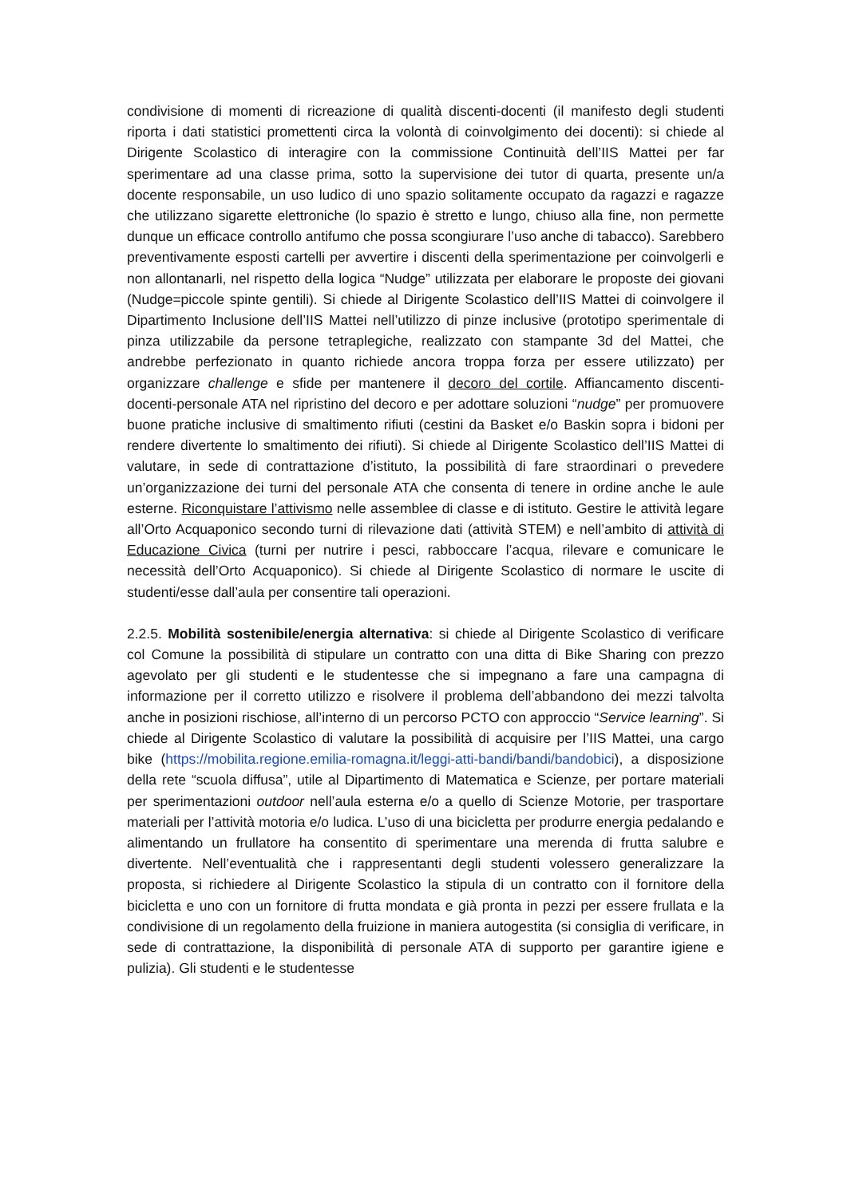condivisione di momenti di ricreazione di qualità discenti-docenti (il manifesto degli studenti riporta i dati statistici promettenti circa la volontà di coinvolgimento dei docenti): si chiede al Dirigente Scolastico di interagire con la commissione Continuità dell’IIS Mattei per far sperimentare ad una classe prima, sotto la supervisione dei tutor di quarta, presente un/a docente responsabile, un uso ludico di uno spazio solitamente occupato da ragazzi e ragazze che utilizzano sigarette elettroniche (lo spazio è stretto e lungo, chiuso alla fine, non permette dunque un efficace controllo antifumo che possa scongiurare l’uso anche di tabacco). Sarebbero preventivamente esposti cartelli per avvertire i discenti della sperimentazione per coinvolgerli e non allontanarli, nel rispetto della logica “Nudge” utilizzata per elaborare le proposte dei giovani (Nudge=piccole spinte gentili). Si chiede al Dirigente Scolastico dell’IIS Mattei di coinvolgere il Dipartimento Inclusione dell’IIS Mattei nell’utilizzo di pinze inclusive (prototipo sperimentale di pinza utilizzabile da persone tetraplegiche, realizzato con stampante 3d del Mattei, che andrebbe perfezionato in quanto richiede ancora troppa forza per essere utilizzato) per organizzare challenge e sfide per mantenere il decoro del cortile. Affiancamento discenti-docenti-personale ATA nel ripristino del decoro e per adottare soluzioni “nudge” per promuovere buone pratiche inclusive di smaltimento rifiuti (cestini da Basket e/o Baskin sopra i bidoni per rendere divertente lo smaltimento dei rifiuti). Si chiede al Dirigente Scolastico dell’IIS Mattei di valutare, in sede di contrattazione d’istituto, la possibilità di fare straordinari o prevedere un’organizzazione dei turni del personale ATA che consenta di tenere in ordine anche le aule esterne. Riconquistare l’attivismo nelle assemblee di classe e di istituto. Gestire le attività legare all’Orto Acquaponico secondo turni di rilevazione dati (attività STEM) e nell’ambito di attività di Educazione Civica (turni per nutrire i pesci, rabboccare l’acqua, rilevare e comunicare le necessità dell’Orto Acquaponico). Si chiede al Dirigente Scolastico di normare le uscite di studenti/esse dall’aula per consentire tali operazioni.
2.2.5. Mobilità sostenibile/energia alternativa: si chiede al Dirigente Scolastico di verificare col Comune la possibilità di stipulare un contratto con una ditta di Bike Sharing con prezzo agevolato per gli studenti e le studentesse che si impegnano a fare una campagna di informazione per il corretto utilizzo e risolvere il problema dell’abbandono dei mezzi talvolta anche in posizioni rischiose, all’interno di un percorso PCTO con approccio “Service learning”. Si chiede al Dirigente Scolastico di valutare la possibilità di acquisire per l’IIS Mattei, una cargo bike (https://mobilita.regione.emilia-romagna.it/leggi-atti-bandi/bandi/bandobici), a disposizione della rete “scuola diffusa”, utile al Dipartimento di Matematica e Scienze, per portare materiali per sperimentazioni outdoor nell’aula esterna e/o a quello di Scienze Motorie, per trasportare materiali per l’attività motoria e/o ludica. L’uso di una bicicletta per produrre energia pedalando e alimentando un frullatore ha consentito di sperimentare una merenda di frutta salubre e divertente. Nell’eventualità che i rappresentanti degli studenti volessero generalizzare la proposta, si richiedere al Dirigente Scolastico la stipula di un contratto con il fornitore della bicicletta e uno con un fornitore di frutta mondata e già pronta in pezzi per essere frullata e la condivisione di un regolamento della fruizione in maniera autogestita (si consiglia di verificare, in sede di contrattazione, la disponibilità di personale ATA di supporto per garantire igiene e pulizia). Gli studenti e le studentesse